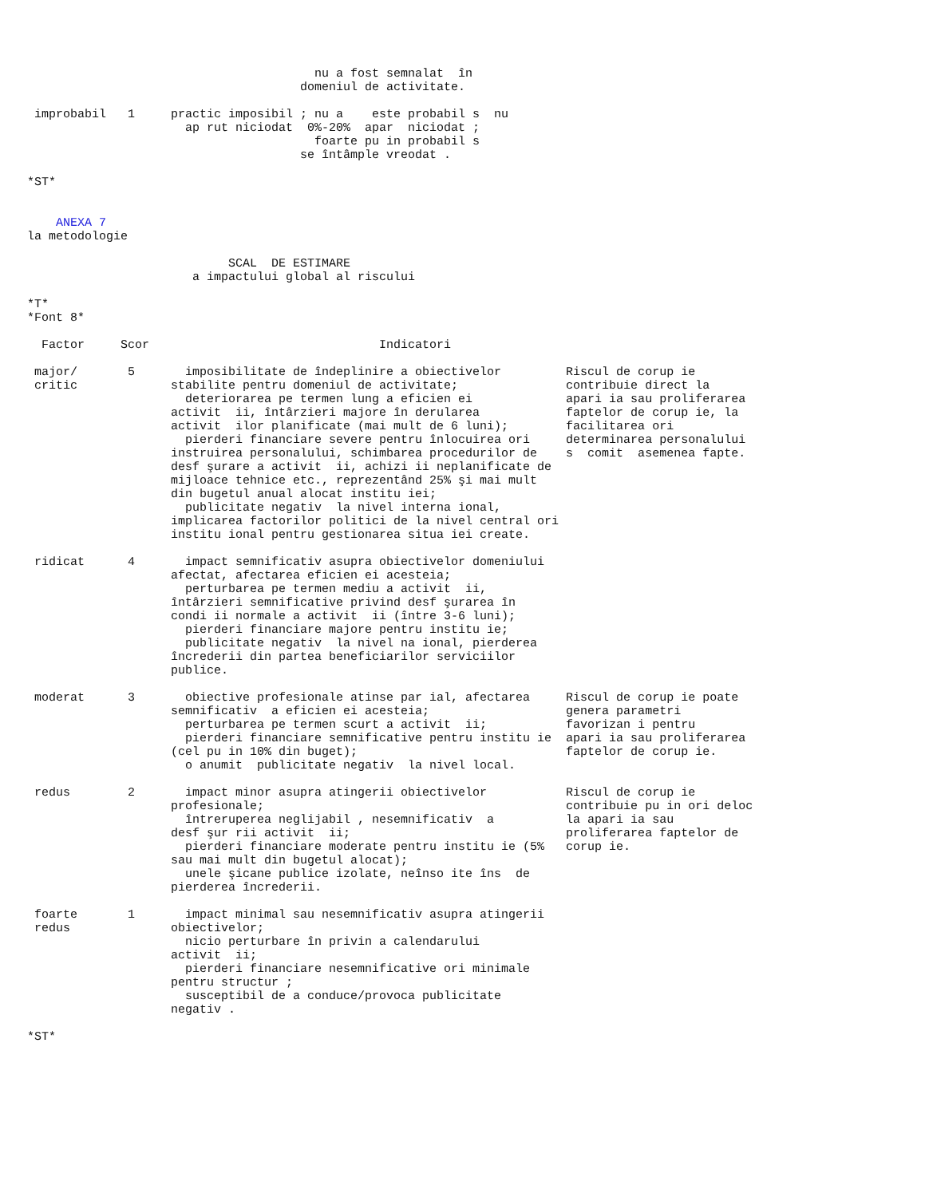nu a fost semnalat  în
                                      domeniul de activitate.

 improbabil   1     practic imposibil ; nu a    este probabil s  nu
                      ap rut niciodat  0%-20%  apar  niciodat ;
                                        foarte pu in probabil s
                                      se întâmple vreodat .

*ST*


    ANEXA 7
la metodologie

                            SCAL  DE ESTIMARE
                       a impactului global al riscului

*T*
*Font 8*

  Factor     Scor                                Indicatori

 major/       5       imposibilitate de îndeplinire a obiectivelor         Riscul de corup ie
 critic             stabilite pentru domeniul de activitate;               contribuie direct la
                      deteriorarea pe termen lung a eficien ei             apari ia sau proliferarea
                    activit  ii, întârzieri majore în derularea            faptelor de corup ie, la
                    activit  ilor planificate (mai mult de 6 luni);        facilitarea ori
                      pierderi financiare severe pentru înlocuirea ori     determinarea personalului
                    instruirea personalului, schimbarea procedurilor de    s  comit  asemenea fapte.
                    desf şurare a activit  ii, achizi ii neplanificate de
                    mijloace tehnice etc., reprezentând 25% şi mai mult
                    din bugetul anual alocat institu iei;
                      publicitate negativ  la nivel interna ional,
                    implicarea factorilor politici de la nivel central ori
                    institu ional pentru gestionarea situa iei create.

 ridicat      4       impact semnificativ asupra obiectivelor domeniului
                    afectat, afectarea eficien ei acesteia;
                      perturbarea pe termen mediu a activit  ii,
                    întârzieri semnificative privind desf şurarea în
                    condi ii normale a activit  ii (între 3-6 luni);
                      pierderi financiare majore pentru institu ie;
                      publicitate negativ  la nivel na ional, pierderea
                    încrederii din partea beneficiarilor serviciilor
                    publice.

 moderat      3       obiective profesionale atinse par ial, afectarea     Riscul de corup ie poate
                    semnificativ  a eficien ei acesteia;                   genera parametri
                      perturbarea pe termen scurt a activit  ii;           favorizan i pentru
                      pierderi financiare semnificative pentru institu ie  apari ia sau proliferarea
                    (cel pu in 10% din buget);                             faptelor de corup ie.
                      o anumit  publicitate negativ  la nivel local.

 redus        2       impact minor asupra atingerii obiectivelor           Riscul de corup ie
                    profesionale;                                          contribuie pu in ori deloc
                      întreruperea neglijabil , nesemnificativ  a          la apari ia sau
                    desf şur rii activit  ii;                              proliferarea faptelor de
                      pierderi financiare moderate pentru institu ie (5%   corup ie.
                    sau mai mult din bugetul alocat);
                      unele şicane publice izolate, neînso ite îns  de
                    pierderea încrederii.

 foarte       1       impact minimal sau nesemnificativ asupra atingerii
 redus              obiectivelor;
                      nicio perturbare în privin a calendarului
                    activit  ii;
                      pierderi financiare nesemnificative ori minimale
                    pentru structur ;
                      susceptibil de a conduce/provoca publicitate
                    negativ .

*ST*